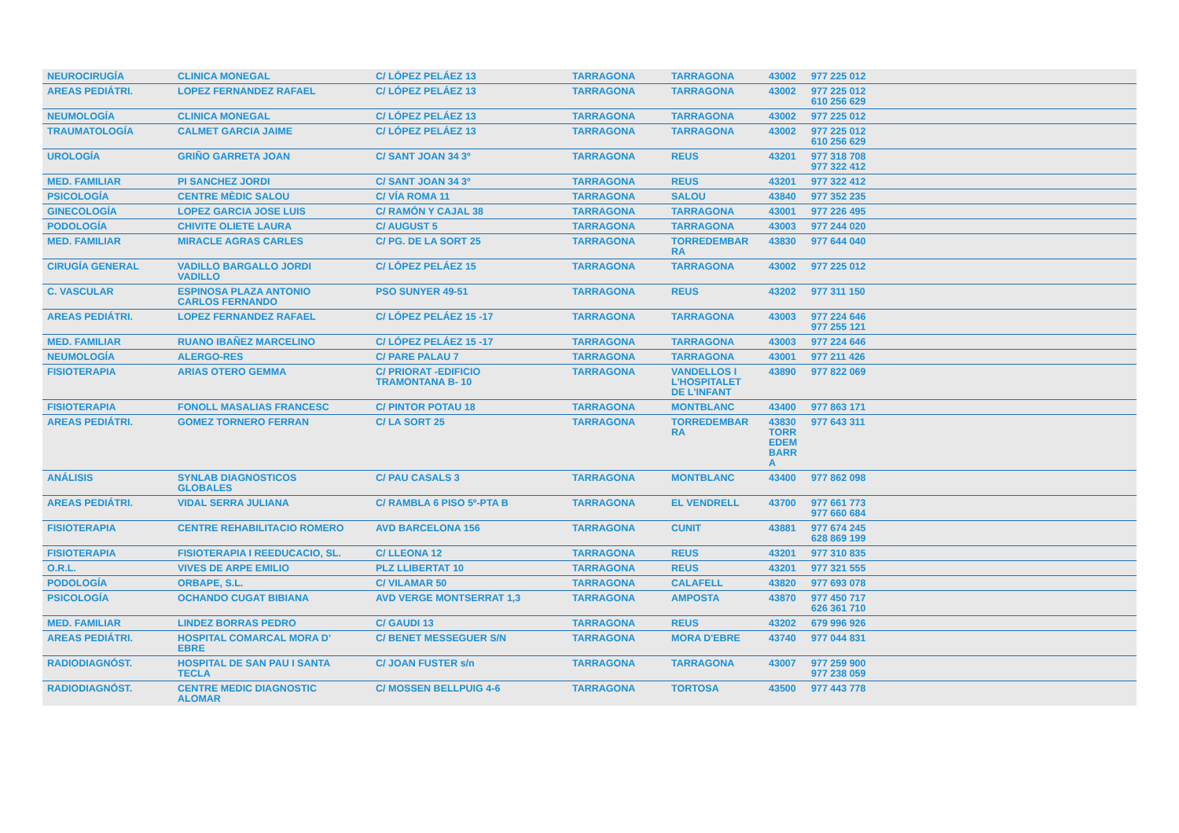| NEUROCIRUGÍA | CLINICA MONEGAL | C/ LÓPEZ PELÁEZ 13 | TARRAGONA | TARRAGONA | 43002 | 977 225 012 |
| AREAS PEDIÁTRI. | LOPEZ FERNANDEZ RAFAEL | C/ LÓPEZ PELÁEZ 13 | TARRAGONA | TARRAGONA | 43002 | 977 225 012 610 256 629 |
| NEUMOLOGÍA | CLINICA MONEGAL | C/ LÓPEZ PELÁEZ 13 | TARRAGONA | TARRAGONA | 43002 | 977 225 012 |
| TRAUMATOLOGÍA | CALMET GARCIA JAIME | C/ LÓPEZ PELÁEZ 13 | TARRAGONA | TARRAGONA | 43002 | 977 225 012 610 256 629 |
| UROLOGÍA | GRIÑO GARRETA JOAN | C/ SANT JOAN 34 3º | TARRAGONA | REUS | 43201 | 977 318 708 977 322 412 |
| MED. FAMILIAR | PI SANCHEZ JORDI | C/ SANT JOAN 34 3º | TARRAGONA | REUS | 43201 | 977 322 412 |
| PSICOLOGÍA | CENTRE MÈDIC SALOU | C/ VÍA ROMA 11 | TARRAGONA | SALOU | 43840 | 977 352 235 |
| GINECOLOGÍA | LOPEZ GARCIA JOSE LUIS | C/ RAMÓN Y CAJAL 38 | TARRAGONA | TARRAGONA | 43001 | 977 226 495 |
| PODOLOGÍA | CHIVITE OLIETE LAURA | C/ AUGUST 5 | TARRAGONA | TARRAGONA | 43003 | 977 244 020 |
| MED. FAMILIAR | MIRACLE AGRAS CARLES | C/ PG. DE LA SORT 25 | TARRAGONA | TORREDEMBAR RA | 43830 | 977 644 040 |
| CIRUGÍA GENERAL | VADILLO BARGALLO JORDI VADILLO | C/ LÓPEZ PELÁEZ 15 | TARRAGONA | TARRAGONA | 43002 | 977 225 012 |
| C. VASCULAR | ESPINOSA PLAZA ANTONIO CARLOS FERNANDO | PSO SUNYER 49-51 | TARRAGONA | REUS | 43202 | 977 311 150 |
| AREAS PEDIÁTRI. | LOPEZ FERNANDEZ RAFAEL | C/ LÓPEZ PELÁEZ 15 -17 | TARRAGONA | TARRAGONA | 43003 | 977 224 646 977 255 121 |
| MED. FAMILIAR | RUANO IBAÑEZ MARCELINO | C/ LÓPEZ PELÁEZ 15 -17 | TARRAGONA | TARRAGONA | 43003 | 977 224 646 |
| NEUMOLOGÍA | ALERGO-RES | C/ PARE PALAU 7 | TARRAGONA | TARRAGONA | 43001 | 977 211 426 |
| FISIOTERAPIA | ARIAS OTERO GEMMA | C/ PRIORAT -EDIFICIO TRAMONTANA B- 10 | TARRAGONA | VANDELLOS I L'HOSPITALET DE L'INFANT | 43890 | 977 822 069 |
| FISIOTERAPIA | FONOLL MASALIAS FRANCESC | C/ PINTOR POTAU 18 | TARRAGONA | MONTBLANC | 43400 | 977 863 171 |
| AREAS PEDIÁTRI. | GOMEZ TORNERO FERRAN | C/ LA SORT 25 | TARRAGONA | TORREDEMBAR RA | 43830 TORR EDEM BARR A | 977 643 311 |
| ANÁLISIS | SYNLAB DIAGNOSTICOS GLOBALES | C/ PAU CASALS 3 | TARRAGONA | MONTBLANC | 43400 | 977 862 098 |
| AREAS PEDIÁTRI. | VIDAL SERRA JULIANA | C/ RAMBLA 6 PISO 5º-PTA B | TARRAGONA | EL VENDRELL | 43700 | 977 661 773 977 660 684 |
| FISIOTERAPIA | CENTRE REHABILITACIO ROMERO | AVD BARCELONA 156 | TARRAGONA | CUNIT | 43881 | 977 674 245 628 869 199 |
| FISIOTERAPIA | FISIOTERAPIA I REEDUCACIO, SL. | C/ LLEONA 12 | TARRAGONA | REUS | 43201 | 977 310 835 |
| O.R.L. | VIVES DE ARPE EMILIO | PLZ LLIBERTAT 10 | TARRAGONA | REUS | 43201 | 977 321 555 |
| PODOLOGÍA | ORBAPE, S.L. | C/ VILAMAR 50 | TARRAGONA | CALAFELL | 43820 | 977 693 078 |
| PSICOLOGÍA | OCHANDO CUGAT BIBIANA | AVD VERGE MONTSERRAT 1,3 | TARRAGONA | AMPOSTA | 43870 | 977 450 717 626 361 710 |
| MED. FAMILIAR | LINDEZ BORRAS PEDRO | C/ GAUDI 13 | TARRAGONA | REUS | 43202 | 679 996 926 |
| AREAS PEDIÁTRI. | HOSPITAL COMARCAL MORA D' EBRE | C/ BENET MESSEGUER S/N | TARRAGONA | MORA D'EBRE | 43740 | 977 044 831 |
| RADIODIAGNÓST. | HOSPITAL DE SAN PAU I SANTA TECLA | C/ JOAN FUSTER s/n | TARRAGONA | TARRAGONA | 43007 | 977 259 900 977 238 059 |
| RADIODIAGNÓST. | CENTRE MEDIC DIAGNOSTIC ALOMAR | C/ MOSSEN BELLPUIG 4-6 | TARRAGONA | TORTOSA | 43500 | 977 443 778 |